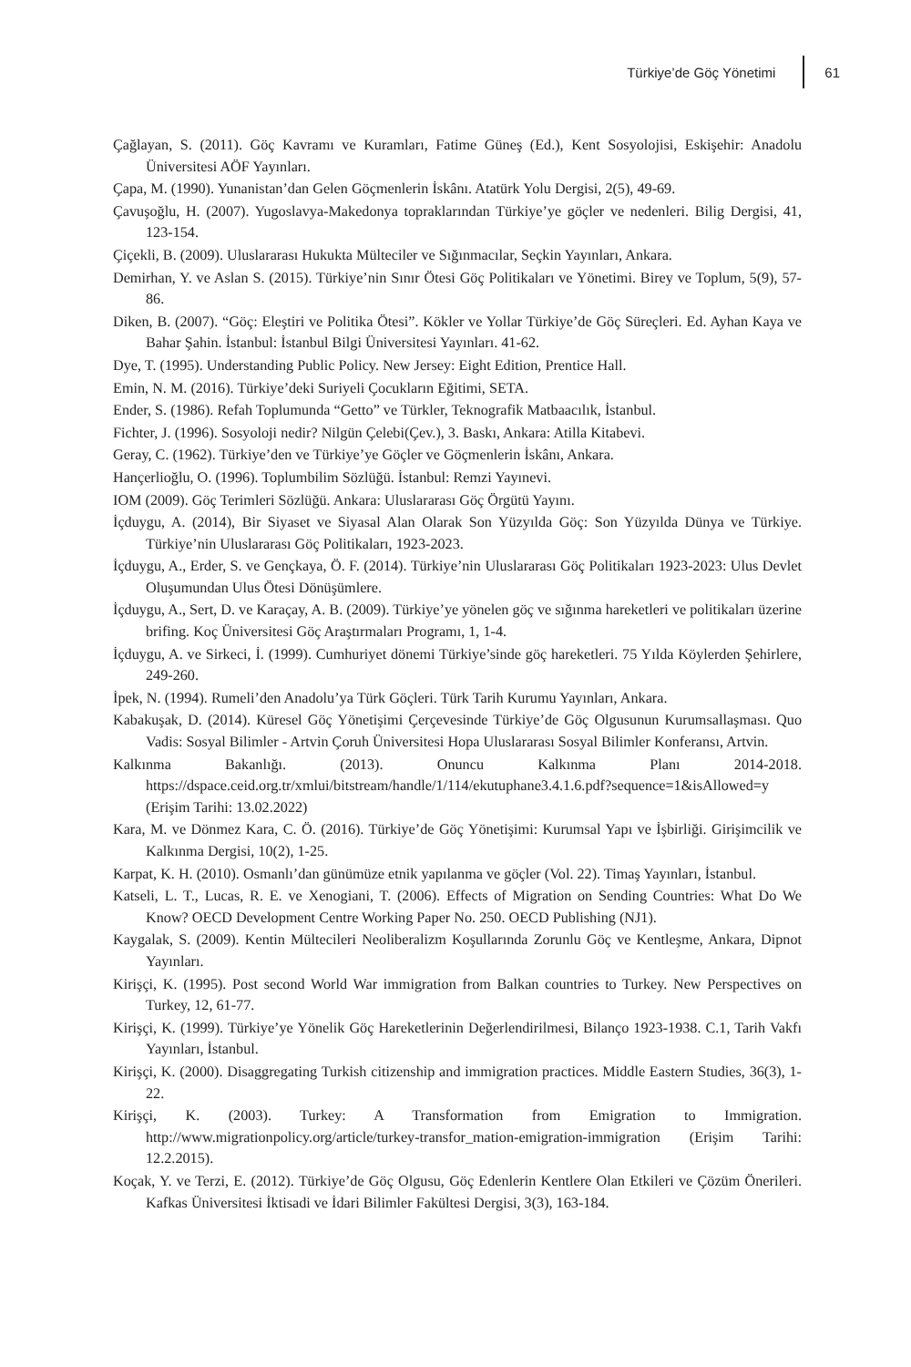Türkiye’de Göç Yönetimi 61
Çağlayan, S. (2011). Göç Kavramı ve Kuramları, Fatime Güneş (Ed.), Kent Sosyolojisi, Eskişehir: Anadolu Üniversitesi AÖF Yayınları.
Çapa, M. (1990). Yunanistan’dan Gelen Göçmenlerin İskânı. Atatürk Yolu Dergisi, 2(5), 49-69.
Çavuşoğlu, H. (2007). Yugoslavya-Makedonya topraklarından Türkiye’ye göçler ve nedenleri. Bilig Dergisi, 41, 123-154.
Çiçekli, B. (2009). Uluslararası Hukukta Mülteciler ve Sığınmacılar, Seçkin Yayınları, Ankara.
Demirhan, Y. ve Aslan S. (2015). Türkiye’nin Sınır Ötesi Göç Politikaları ve Yönetimi. Birey ve Toplum, 5(9), 57-86.
Diken, B. (2007). “Göç: Eleştiri ve Politika Ötesi”. Kökler ve Yollar Türkiye’de Göç Süreçleri. Ed. Ayhan Kaya ve Bahar Şahin. İstanbul: İstanbul Bilgi Üniversitesi Yayınları. 41-62.
Dye, T. (1995). Understanding Public Policy. New Jersey: Eight Edition, Prentice Hall.
Emin, N. M. (2016). Türkiye’deki Suriyeli Çocukların Eğitimi, SETA.
Ender, S. (1986). Refah Toplumunda “Getto” ve Türkler, Teknografik Matbaacılık, İstanbul.
Fichter, J. (1996). Sosyoloji nedir? Nilgün Çelebi(Çev.), 3. Baskı, Ankara: Atilla Kitabevi.
Geray, C. (1962). Türkiye’den ve Türkiye’ye Göçler ve Göçmenlerin İskânı, Ankara.
Hançerlioğlu, O. (1996). Toplumbilim Sözlüğü. İstanbul: Remzi Yayınevi.
IOM (2009). Göç Terimleri Sözlüğü. Ankara: Uluslararası Göç Örgütü Yayını.
İçduygu, A. (2014), Bir Siyaset ve Siyasal Alan Olarak Son Yüzyılda Göç: Son Yüzyılda Dünya ve Türkiye. Türkiye’nin Uluslararası Göç Politikaları, 1923-2023.
İçduygu, A., Erder, S. ve Gençkaya, Ö. F. (2014). Türkiye’nin Uluslararası Göç Politikaları 1923-2023: Ulus Devlet Oluşumundan Ulus Ötesi Dönüşümlere.
İçduygu, A., Sert, D. ve Karaçay, A. B. (2009). Türkiye’ye yönelen göç ve sığınma hareketleri ve politikaları üzerine brifing. Koç Üniversitesi Göç Araştırmaları Programı, 1, 1-4.
İçduygu, A. ve Sirkeci, İ. (1999). Cumhuriyet dönemi Türkiye’sinde göç hareketleri. 75 Yılda Köylerden Şehirlere, 249-260.
İpek, N. (1994). Rumeli’den Anadolu’ya Türk Göçleri. Türk Tarih Kurumu Yayınları, Ankara.
Kabakuşak, D. (2014). Küresel Göç Yönetişimi Çerçevesinde Türkiye’de Göç Olgusunun Kurumsallaşması. Quo Vadis: Sosyal Bilimler - Artvin Çoruh Üniversitesi Hopa Uluslararası Sosyal Bilimler Konferansı, Artvin.
Kalkınma Bakanlığı. (2013). Onuncu Kalkınma Planı 2014-2018. https://dspace.ceid.org.tr/xmlui/bitstream/handle/1/114/ekutuphane3.4.1.6.pdf?sequence=1&isAllowed=y (Erişim Tarihi: 13.02.2022)
Kara, M. ve Dönmez Kara, C. Ö. (2016). Türkiye’de Göç Yönetişimi: Kurumsal Yapı ve İşbirliği. Girişimcilik ve Kalkınma Dergisi, 10(2), 1-25.
Karpat, K. H. (2010). Osmanlı’dan günümüze etnik yapılanma ve göçler (Vol. 22). Timaş Yayınları, İstanbul.
Katseli, L. T., Lucas, R. E. ve Xenogiani, T. (2006). Effects of Migration on Sending Countries: What Do We Know? OECD Development Centre Working Paper No. 250. OECD Publishing (NJ1).
Kaygalak, S. (2009). Kentin Mültecileri Neoliberalizm Koşullarında Zorunlu Göç ve Kentleşme, Ankara, Dipnot Yayınları.
Kirişçi, K. (1995). Post second World War immigration from Balkan countries to Turkey. New Perspectives on Turkey, 12, 61-77.
Kirişçi, K. (1999). Türkiye’ye Yönelik Göç Hareketlerinin Değerlendirilmesi, Bilanço 1923-1938. C.1, Tarih Vakfı Yayınları, İstanbul.
Kirişçi, K. (2000). Disaggregating Turkish citizenship and immigration practices. Middle Eastern Studies, 36(3), 1-22.
Kirişçi, K. (2003). Turkey: A Transformation from Emigration to Immigration. http://www.migrationpolicy.org/article/turkey-transfor_mation-emigration-immigration (Erişim Tarihi: 12.2.2015).
Koçak, Y. ve Terzi, E. (2012). Türkiye’de Göç Olgusu, Göç Edenlerin Kentlere Olan Etkileri ve Çözüm Önerileri. Kafkas Üniversitesi İktisadi ve İdari Bilimler Fakültesi Dergisi, 3(3), 163-184.